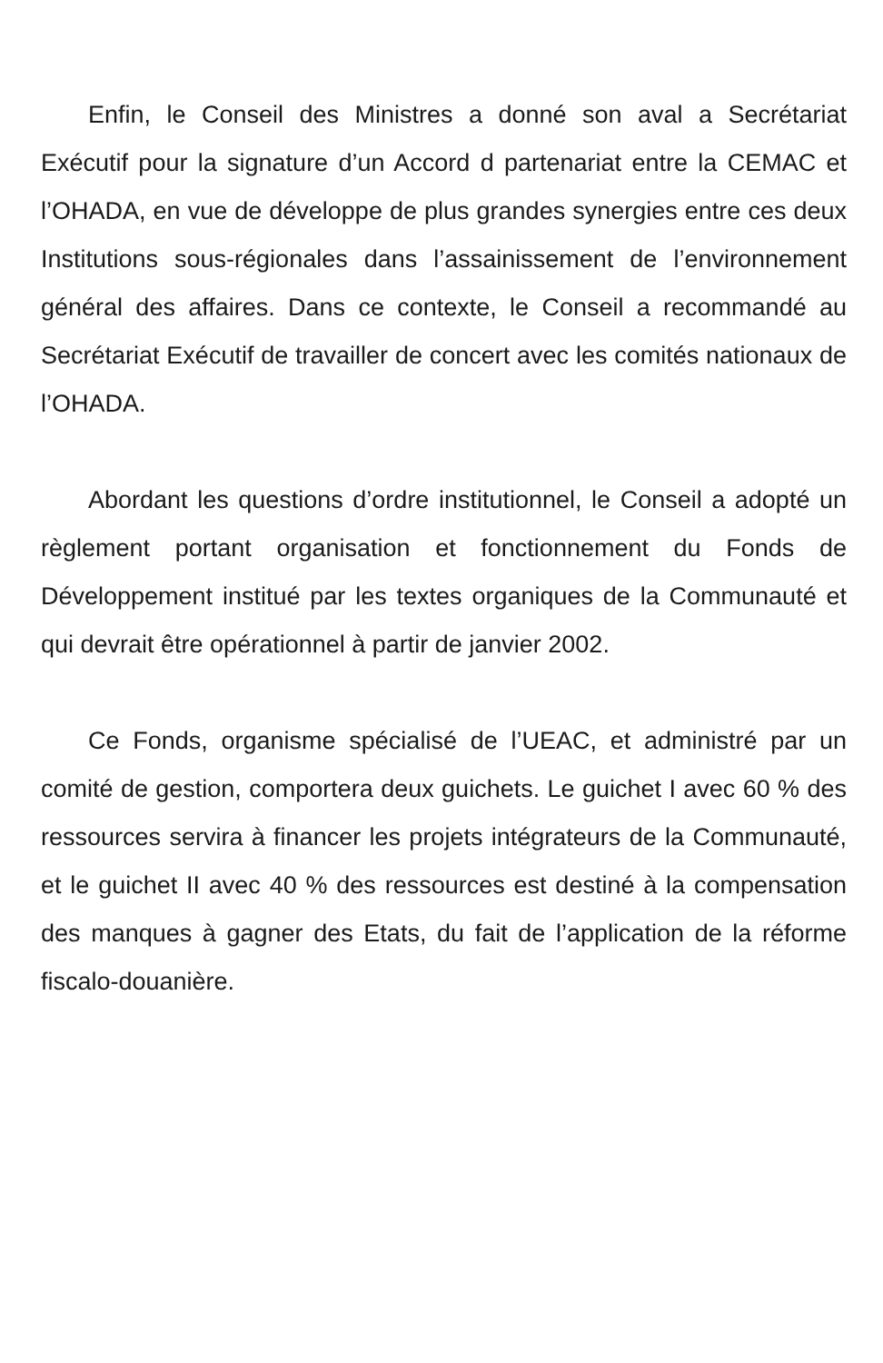Enfin, le Conseil des Ministres a donné son aval a Secrétariat Exécutif pour la signature d’un Accord d partenariat entre la CEMAC et l’OHADA, en vue de développe de plus grandes synergies entre ces deux Institutions sous-régionales dans l’assainissement de l’environnement général des affaires. Dans ce contexte, le Conseil a recommandé au Secrétariat Exécutif de travailler de concert avec les comités nationaux de l’OHADA.
Abordant les questions d’ordre institutionnel, le Conseil a adopté un règlement portant organisation et fonctionnement du Fonds de Développement institué par les textes organiques de la Communauté et qui devrait être opérationnel à partir de janvier 2002.
Ce Fonds, organisme spécialisé de l’UEAC, et administré par un comité de gestion, comportera deux guichets. Le guichet I avec 60 % des ressources servira à financer les projets intégrateurs de la Communauté, et le guichet II avec 40 % des ressources est destiné à la compensation des manques à gagner des Etats, du fait de l’application de la réforme fiscalo-douanière.